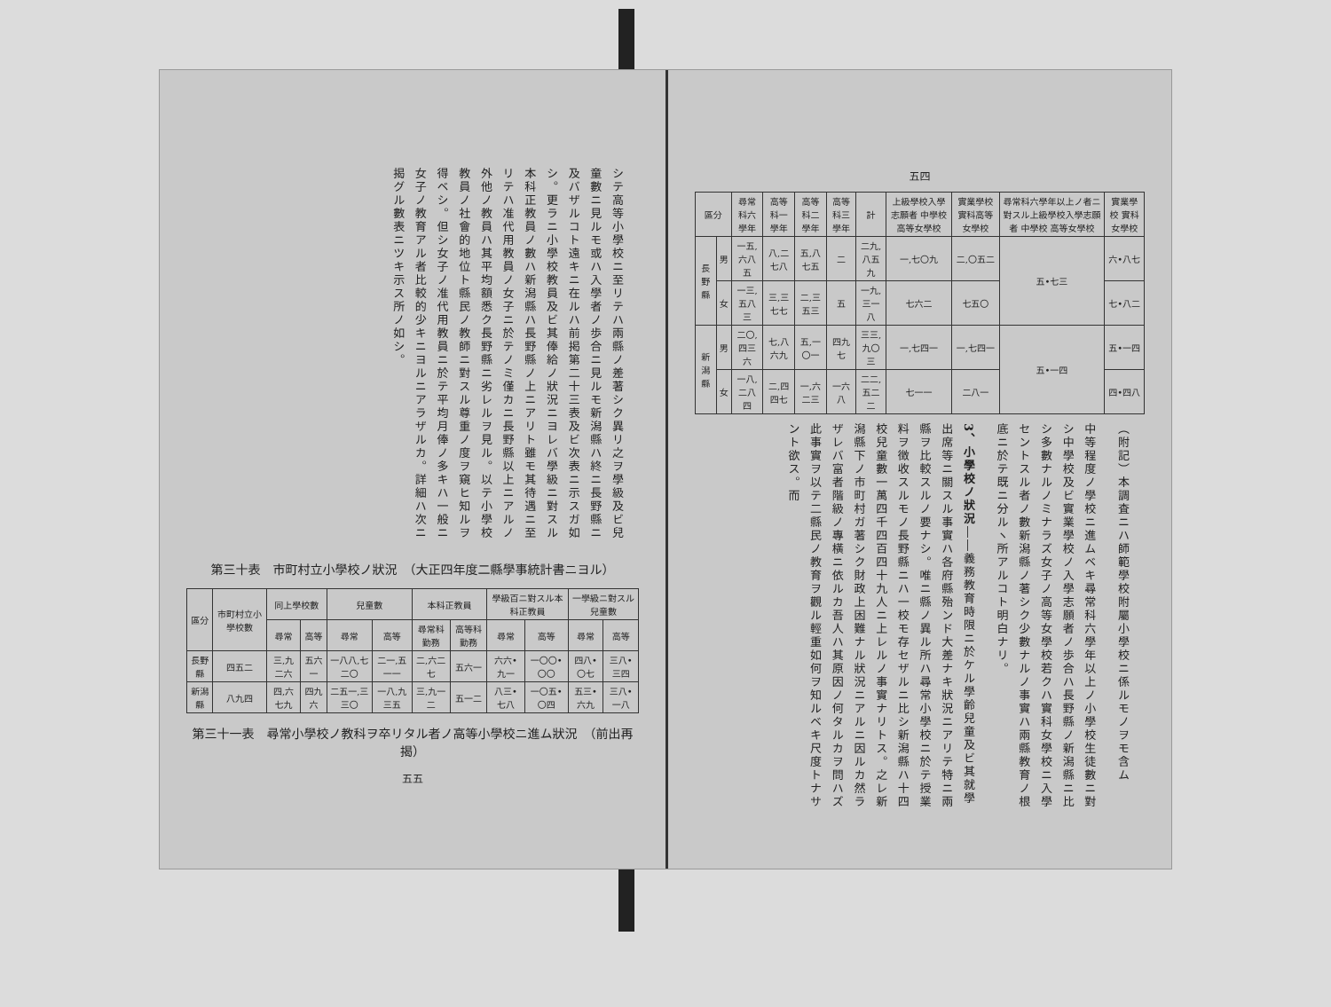五四
| 區分 | | 尋常科六學年 | 高等科一學年 | 高等科二學年 | 高等科三學年 | 計 | 上級學校入學志願者 中學校 高等女學校 | 實業學校 實科高等女學校 | 尋常科六學年以上ノ者ニ對スル上級學校入學志願者 中學校 高等女學校 | 實業學校 實科女學校 |
| --- | --- | --- | --- | --- | --- | --- | --- | --- | --- | --- |
| 長野縣 | 男 | 一五,六八五 | 八,二七八 | 五,八七五 | 二 | 二九,八五九 | 一,七〇九 | 二,〇五二 | 五•七三 | 六•八七 |
| | 女 | 一三,五八三 | 三,三七七 | 二,三五三 | 五 | 一九,三一八 | 七六二 | 七五〇 | | 七•八二 |
| 新潟縣 | 男 | 二〇,四三六 | 七,八六九 | 五,一〇一 | 四九七 | 三三,九〇三 | 一,七四一 | 一,七四一 | 五•一四 | 五•一四 |
| | 女 | 一八,二八四 | 二,四四七 | 一,六二三 | 一六八 | 二二,五二二 | 七一一 | 二八一 | | 四•四八 |
（附記）本調査ニハ師範學校附屬小學校ニ係ルモノヲモ含ム
中等程度ノ學校ニ進ムベキ尋常科六學年以上ノ小學校生徒數ニ對シ中學校及ビ實業學校ノ入學志願者ノ歩合ハ長野縣ノ新潟縣ニ比シ多數ナルノミナラズ女子ノ高等女學校若クハ實科女學校ニ入學セントスル者ノ數新潟縣ノ著シク少數ナルノ事實ハ兩縣教育ノ根底ニ於テ既ニ分ルヽ所アルコト明白ナリ。
3、小學校ノ狀況――義務教育時限ニ於ケル學齡兒童及ビ其就學出席等ニ關スル事實ハ各府縣殆ンド大差ナキ狀況ニアリテ特ニ兩縣ヲ比較スルノ要ナシ。唯ニ縣ノ異ル所ハ尋常小學校ニ於テ授業料ヲ徴收スルモノ長野縣ニハ一校モ存セザルニ比シ新潟縣ハ十四校兒童數一萬四千四百四十九人ニ上レルノ事實ナリトス。之レ新潟縣下ノ市町村ガ著シク財政上困難ナル狀況ニアルニ因ルカ然ラザレバ富者階級ノ專橫ニ依ルカ吾人ハ其原因ノ何タルカヲ問ハズ此事實ヲ以テ二縣民ノ教育ヲ觀ル輕重如何ヲ知ルベキ尺度トナサント欲ス。而
シテ高等小學校ニ至リテハ兩縣ノ差著シク異リ之ヲ學級及ビ兒童數ニ見ルモ或ハ入學者ノ歩合ニ見ルモ新潟縣ハ終ニ長野縣ニ及バザルコト遠キニ在ルハ前掲第二十三表及ビ次表ニ示スガ如シ。更ラニ小學校教員及ビ其俸給ノ狀況ニヨレバ學級ニ對スル本科正教員ノ數ハ新潟縣ハ長野縣ノ上ニアリト雖モ其待遇ニ至リテハ准代用教員ノ女子ニ於テノミ僅カニ長野縣以上ニアルノ外他ノ教員ハ其平均額悉ク長野縣ニ劣レルヲ見ル。以テ小學校教員ノ社會的地位ト縣民ノ教師ニ對スル尊重ノ度ヲ窺ヒ知ルヲ得ベシ。但シ女子ノ准代用教員ニ於テ平均月俸ノ多キハ一般ニ女子ノ教育アル者比較的少キニヨルニアラザルカ。詳細ハ次ニ揭グル數表ニツキ示ス所ノ如シ。
第三十表　市町村立小學校ノ狀況　（大正四年度二縣學事統計書ニヨル）
| 區分 | 市町村立小學校數 | 同上學校數 | | 兒童數 | | 本科正教員 | | 學級百ニ對スル本科正教員 | | 一學級ニ對スル兒童數 | |
| --- | --- | --- | --- | --- | --- | --- | --- | --- | --- | --- | --- |
| | | 尋常 | 高等 | 尋常 | 高等 | 尋常科勤務 | 高等科勤務 | 尋常 | 高等 | 尋常 | 高等 |
| 長野縣 | 四五二 | 三,九二六 | 五六一 | 一八八,七二〇 | 二一,五一一 | 二,六二七 | 五六一 | 六六•九一 | 一〇〇•〇〇 | 四八•〇七 | 三八•三四 |
| 新潟縣 | 八九四 | 四,六七九 | 四九六 | 二五一,三三〇 | 一八,九三五 | 三,九一二 | 五一二 | 八三•七八 | 一〇五•〇四 | 五三•六九 | 三八•一八 |
第三十一表　尋常小學校ノ教科ヲ卒リタル者ノ高等小學校ニ進ム狀況　（前出再揭）
五五